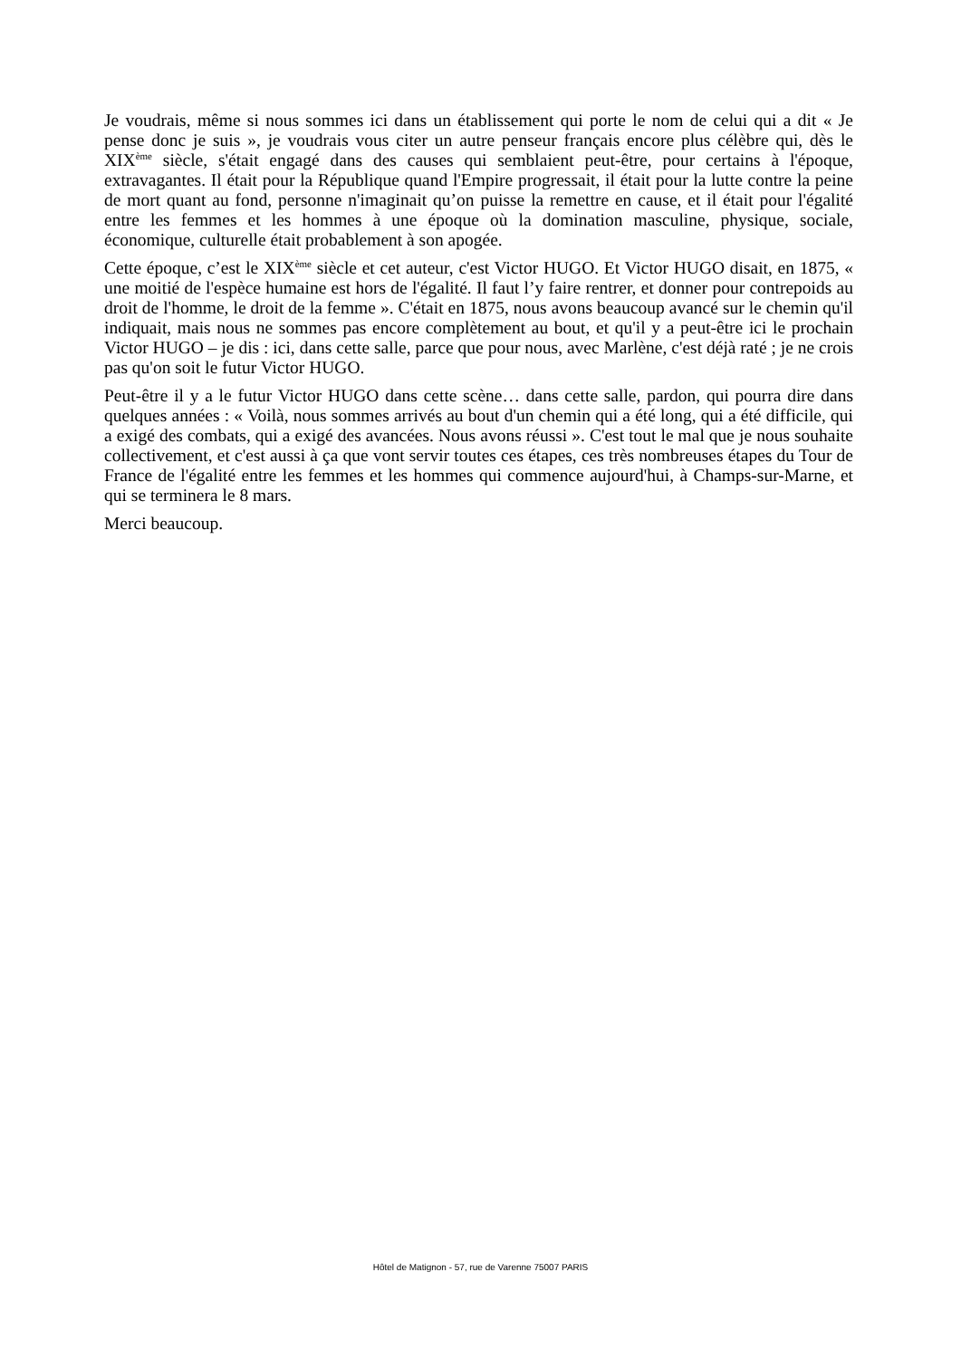Je voudrais, même si nous sommes ici dans un établissement qui porte le nom de celui qui a dit « Je pense donc je suis », je voudrais vous citer un autre penseur français encore plus célèbre qui, dès le XIX<sup>ème</sup> siècle, s'était engagé dans des causes qui semblaient peut-être, pour certains à l'époque, extravagantes. Il était pour la République quand l'Empire progressait, il était pour la lutte contre la peine de mort quant au fond, personne n'imaginait qu’on puisse la remettre en cause, et il était pour l'égalité entre les femmes et les hommes à une époque où la domination masculine, physique, sociale, économique, culturelle était probablement à son apogée.
Cette époque, c’est le XIX<sup>ème</sup> siècle et cet auteur, c'est Victor HUGO. Et Victor HUGO disait, en 1875, « une moitié de l'espèce humaine est hors de l'égalité. Il faut l’y faire rentrer, et donner pour contrepoids au droit de l'homme, le droit de la femme ». C'était en 1875, nous avons beaucoup avancé sur le chemin qu'il indiquait, mais nous ne sommes pas encore complètement au bout, et qu'il y a peut-être ici le prochain Victor HUGO – je dis : ici, dans cette salle, parce que pour nous, avec Marlène, c'est déjà raté ; je ne crois pas qu'on soit le futur Victor HUGO.
Peut-être il y a le futur Victor HUGO dans cette scène… dans cette salle, pardon, qui pourra dire dans quelques années : « Voilà, nous sommes arrivés au bout d'un chemin qui a été long, qui a été difficile, qui a exigé des combats, qui a exigé des avancées. Nous avons réussi ». C'est tout le mal que je nous souhaite collectivement, et c'est aussi à ça que vont servir toutes ces étapes, ces très nombreuses étapes du Tour de France de l'égalité entre les femmes et les hommes qui commence aujourd'hui, à Champs-sur-Marne, et qui se terminera le 8 mars.
Merci beaucoup.
Hôtel de Matignon - 57, rue de Varenne 75007 PARIS